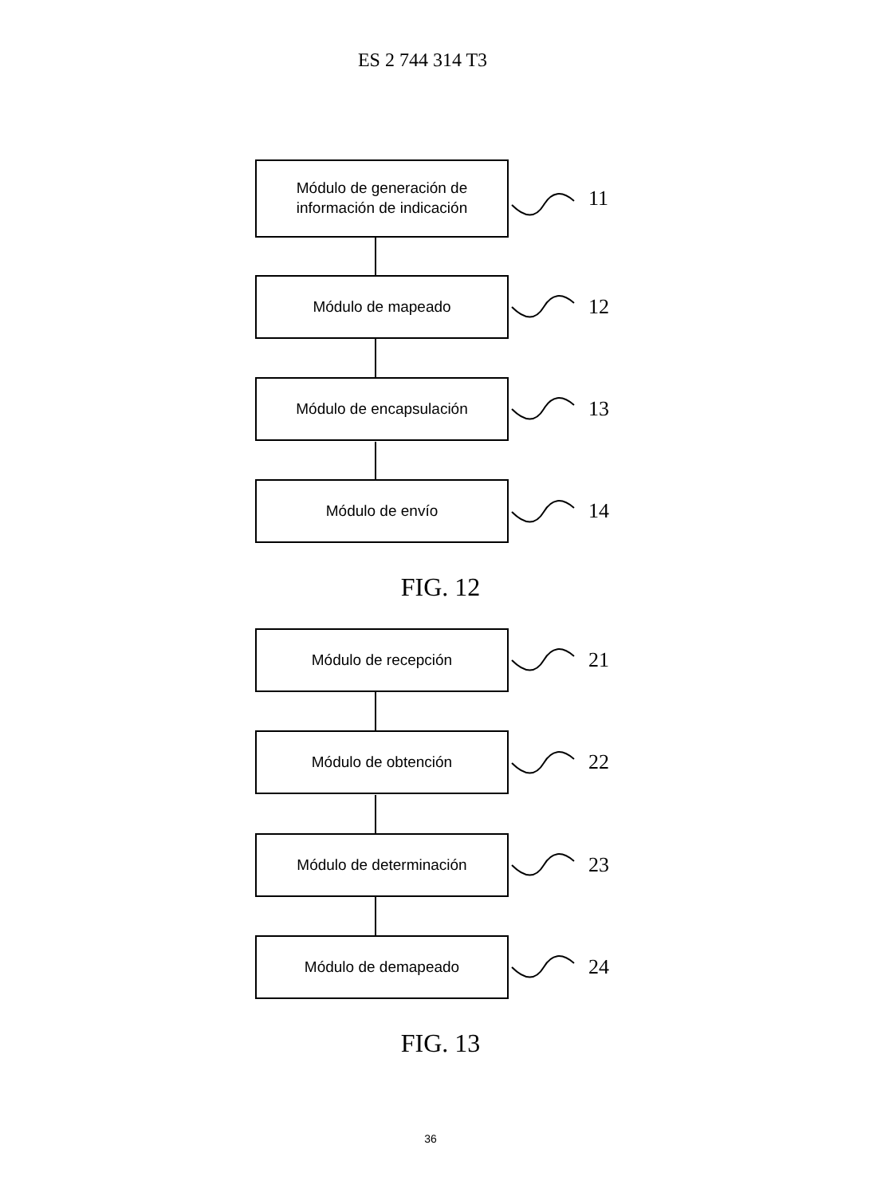ES 2 744 314 T3
Módulo de generación de
información de indicación
11
Módulo de mapeado
12
Módulo de encapsulación
13
Módulo de envío
14
FIG. 12
Módulo de recepción
21
Módulo de obtención
22
Módulo de determinación
23
Módulo de demapeado
24
FIG. 13
36